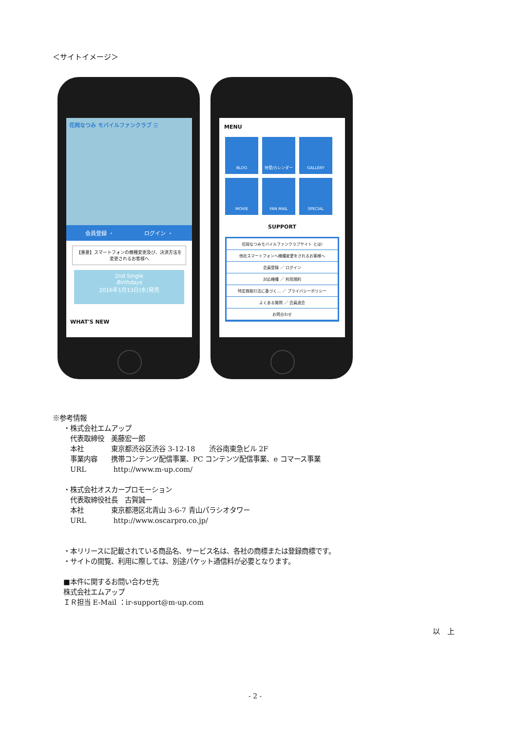＜サイトイメージ＞
花岡なつみ モバイルファンクラブ ☰
会員登録 ・ ログイン ・
【重要】スマートフォンの機種変更及び、決済方法を変更されるお客様へ
2nd Single
Birthdays
2016年1月13日(水)発売
WHAT'S NEW
MENU
BLOG
待受/カレンダー
GALLERY
MOVIE
FAN MAIL
SPECIAL
SUPPORT
花岡なつみモバイルファンクラブサイト とは!
他社スマートフォンへ機種変更をされるお客様へ
会員登録 ／ ログイン
対応機種 ／ 利用規約
特定商取引法に基づく… ／ プライバシーポリシー
よくある質問 ／ 会員退会
お問合わせ
※参考情報
・株式会社エムアップ
代表取締役　美藤宏一郎
本社　　　　東京都渋谷区渋谷 3-12-18　　渋谷南東急ビル 2F
事業内容　　携帯コンテンツ配信事業、PC コンテンツ配信事業、e コマース事業
URL　　　　http://www.m-up.com/
・株式会社オスカープロモーション
代表取締役社長　古賀誠一
本社　　　　東京都港区北青山 3-6-7 青山パラシオタワー
URL　　　　http://www.oscarpro.co.jp/
・本リリースに記載されている商品名、サービス名は、各社の商標または登録商標です。
・サイトの閲覧、利用に際しては、別途パケット通信料が必要となります。
■本件に関するお問い合わせ先
株式会社エムアップ
ＩＲ担当 E-Mail ：ir-support@m-up.com
以　上
- 2 -